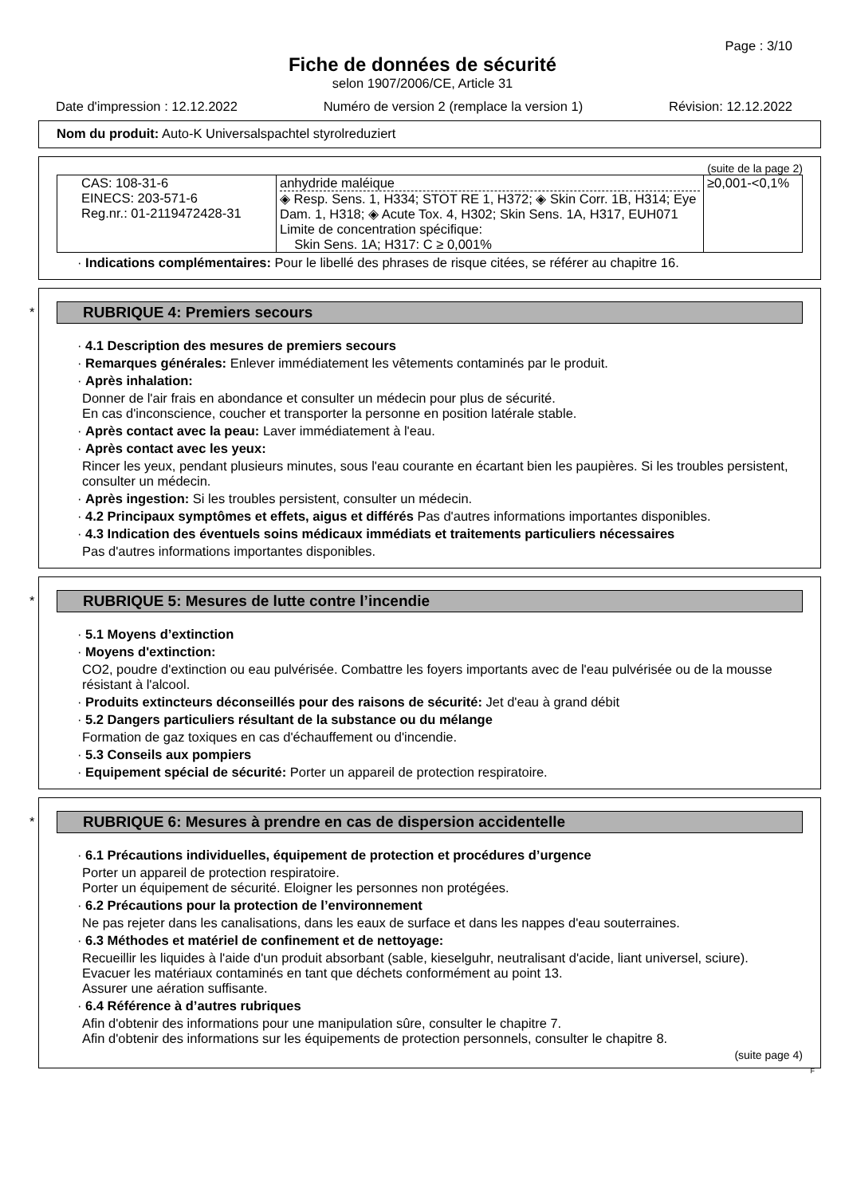Page : 3/10
Fiche de données de sécurité
selon 1907/2006/CE, Article 31
Date d'impression : 12.12.2022 Numéro de version 2 (remplace la version 1) Révision: 12.12.2022
Nom du produit: Auto-K Universalspachtel styrolreduziert
(suite de la page 2)
| CAS: 108-31-6 EINECS: 203-571-6 Reg.nr.: 01-2119472428-31 | anhydride maléique ◈ Resp. Sens. 1, H334; STOT RE 1, H372; ◈ Skin Corr. 1B, H314; Eye Dam. 1, H318; ◈ Acute Tox. 4, H302; Skin Sens. 1A, H317, EUH071 Limite de concentration spécifique: Skin Sens. 1A; H317: C ≥ 0,001% | ≥0,001-<0,1% |
· Indications complémentaires: Pour le libellé des phrases de risque citées, se référer au chapitre 16.
*
RUBRIQUE 4: Premiers secours
· 4.1 Description des mesures de premiers secours
· Remarques générales: Enlever immédiatement les vêtements contaminés par le produit.
· Après inhalation:
Donner de l'air frais en abondance et consulter un médecin pour plus de sécurité.
En cas d'inconscience, coucher et transporter la personne en position latérale stable.
· Après contact avec la peau: Laver immédiatement à l'eau.
· Après contact avec les yeux:
Rincer les yeux, pendant plusieurs minutes, sous l'eau courante en écartant bien les paupières. Si les troubles persistent, consulter un médecin.
· Après ingestion: Si les troubles persistent, consulter un médecin.
· 4.2 Principaux symptômes et effets, aigus et différés Pas d'autres informations importantes disponibles.
· 4.3 Indication des éventuels soins médicaux immédiats et traitements particuliers nécessaires
Pas d'autres informations importantes disponibles.
*
RUBRIQUE 5: Mesures de lutte contre l’incendie
· 5.1 Moyens d’extinction
· Moyens d'extinction:
CO2, poudre d'extinction ou eau pulvérisée. Combattre les foyers importants avec de l'eau pulvérisée ou de la mousse résistant à l'alcool.
· Produits extincteurs déconseillés pour des raisons de sécurité: Jet d'eau à grand débit
· 5.2 Dangers particuliers résultant de la substance ou du mélange
Formation de gaz toxiques en cas d'échauffement ou d'incendie.
· 5.3 Conseils aux pompiers
· Equipement spécial de sécurité: Porter un appareil de protection respiratoire.
*
RUBRIQUE 6: Mesures à prendre en cas de dispersion accidentelle
· 6.1 Précautions individuelles, équipement de protection et procédures d’urgence
Porter un appareil de protection respiratoire.
Porter un équipement de sécurité. Eloigner les personnes non protégées.
· 6.2 Précautions pour la protection de l’environnement
Ne pas rejeter dans les canalisations, dans les eaux de surface et dans les nappes d'eau souterraines.
· 6.3 Méthodes et matériel de confinement et de nettoyage:
Recueillir les liquides à l'aide d'un produit absorbant (sable, kieselguhr, neutralisant d'acide, liant universel, sciure).
Evacuer les matériaux contaminés en tant que déchets conformément au point 13.
Assurer une aération suffisante.
· 6.4 Référence à d’autres rubriques
Afin d'obtenir des informations pour une manipulation sûre, consulter le chapitre 7.
Afin d'obtenir des informations sur les équipements de protection personnels, consulter le chapitre 8.
(suite page 4)
F